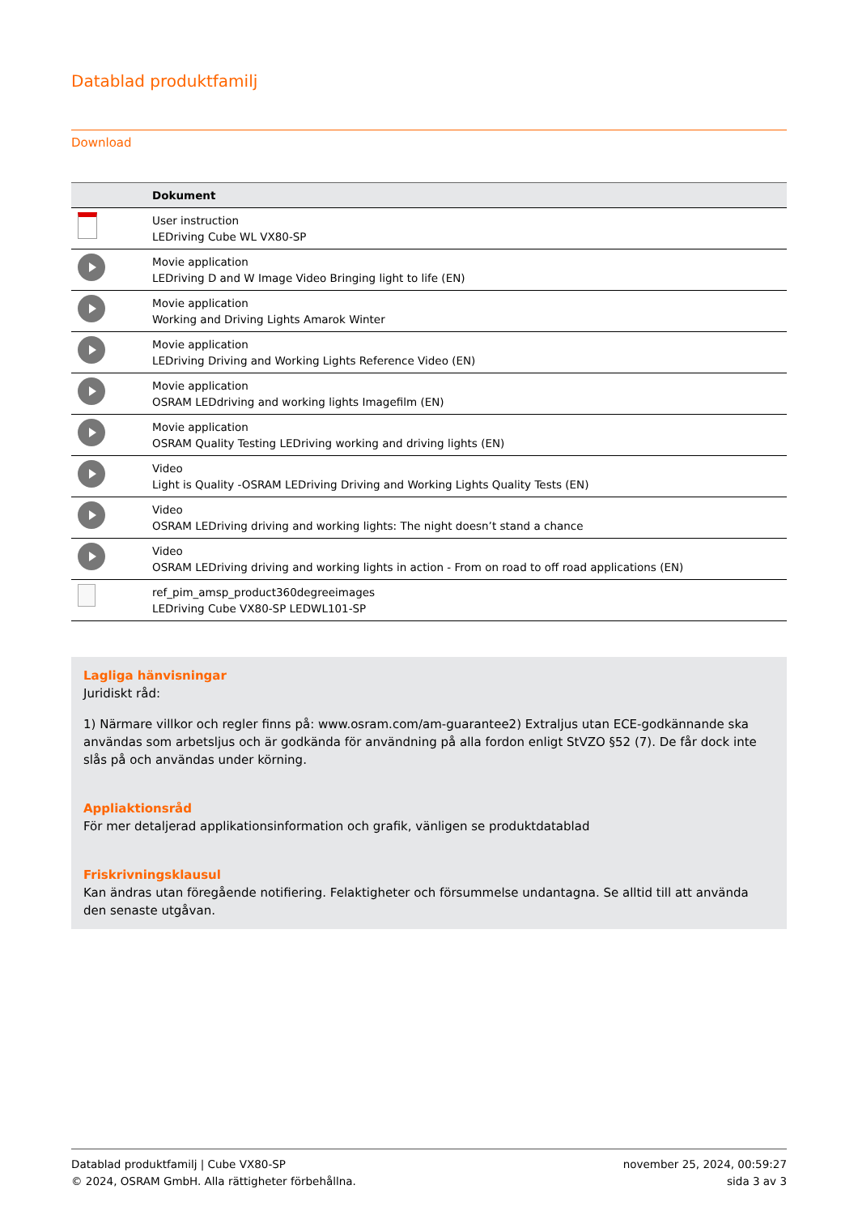Datablad produktfamilj
Download
| | Dokument |
| --- | --- |
| | User instruction LEDriving Cube WL VX80-SP |
| | Movie application LEDriving D and W Image Video Bringing light to life (EN) |
| | Movie application Working and Driving Lights Amarok Winter |
| | Movie application LEDriving Driving and Working Lights Reference Video (EN) |
| | Movie application OSRAM LEDdriving and working lights Imagefilm (EN) |
| | Movie application OSRAM Quality Testing LEDriving working and driving lights (EN) |
| | Video Light is Quality -OSRAM LEDriving Driving and Working Lights Quality Tests (EN) |
| | Video OSRAM LEDriving driving and working lights: The night doesn’t stand a chance |
| | Video OSRAM LEDriving driving and working lights in action - From on road to off road applications (EN) |
| | ref_pim_amsp_product360degreeimages LEDriving Cube VX80-SP LEDWL101-SP |
Lagliga hänvisningar
Juridiskt råd:
1) Närmare villkor och regler finns på: www.osram.com/am-guarantee2) Extraljus utan ECE-godkännande ska användas som arbetsljus och är godkända för användning på alla fordon enligt StVZO §52 (7). De får dock inte slås på och användas under körning.
Appliaktionsråd
För mer detaljerad applikationsinformation och grafik, vänligen se produktdatablad
Friskrivningsklausul
Kan ändras utan föregående notifiering. Felaktigheter och försummelse undantagna. Se alltid till att använda den senaste utgåvan.
Datablad produktfamilj | Cube VX80-SP
© 2024, OSRAM GmbH. Alla rättigheter förbehållna.
november 25, 2024, 00:59:27
sida 3 av 3